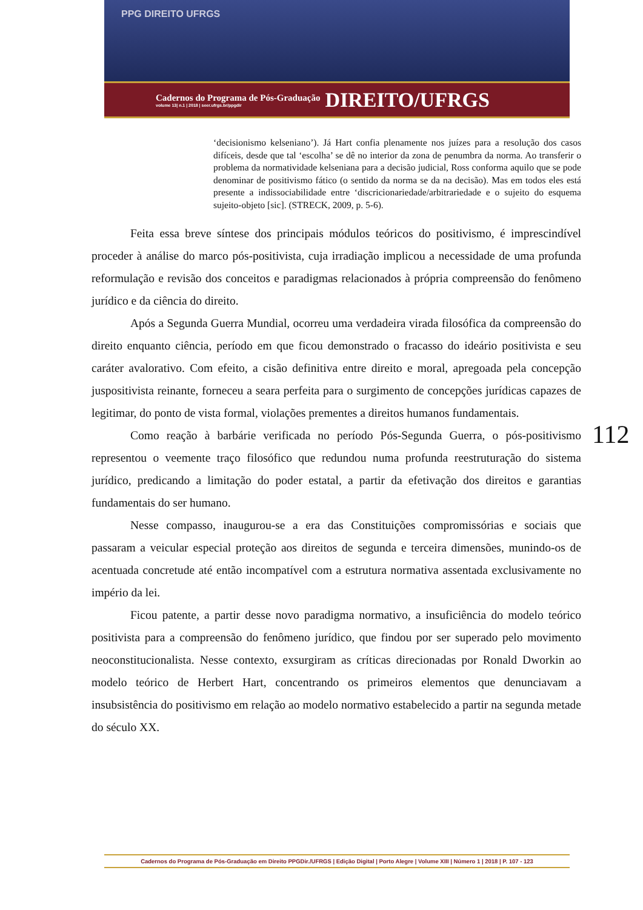PPG DIREITO UFRGS
Cadernos do Programa de Pós-Graduação
volume 13| n.1 | 2018 | seer.ufrgs.br/ppgdir
DIREITO/UFRGS
‘decisionismo kelseniano’). Já Hart confia plenamente nos juízes para a resolução dos casos difíceis, desde que tal ‘escolha’ se dê no interior da zona de penumbra da norma. Ao transferir o problema da normatividade kelseniana para a decisão judicial, Ross conforma aquilo que se pode denominar de positivismo fático (o sentido da norma se da na decisão). Mas em todos eles está presente a indissociabilidade entre ‘discricionariedade/arbitrariedade e o sujeito do esquema sujeito-objeto [sic]. (STRECK, 2009, p. 5-6).
Feita essa breve síntese dos principais módulos teóricos do positivismo, é imprescindível proceder à análise do marco pós-positivista, cuja irradiação implicou a necessidade de uma profunda reformulação e revisão dos conceitos e paradigmas relacionados à própria compreensão do fenômeno jurídico e da ciência do direito.
Após a Segunda Guerra Mundial, ocorreu uma verdadeira virada filosófica da compreensão do direito enquanto ciência, período em que ficou demonstrado o fracasso do ideário positivista e seu caráter avalorativo. Com efeito, a cisão definitiva entre direito e moral, apregoada pela concepção juspositivista reinante, forneceu a seara perfeita para o surgimento de concepções jurídicas capazes de legitimar, do ponto de vista formal, violações prementes a direitos humanos fundamentais.
Como reação à barbárie verificada no período Pós-Segunda Guerra, o pós-positivismo representou o veemente traço filosófico que redundou numa profunda reestruturação do sistema jurídico, predicando a limitação do poder estatal, a partir da efetivação dos direitos e garantias fundamentais do ser humano.
Nesse compasso, inaugurou-se a era das Constituições compromissórias e sociais que passaram a veicular especial proteção aos direitos de segunda e terceira dimensões, munindo-os de acentuada concretude até então incompatível com a estrutura normativa assentada exclusivamente no império da lei.
Ficou patente, a partir desse novo paradigma normativo, a insuficiência do modelo teórico positivista para a compreensão do fenômeno jurídico, que findou por ser superado pelo movimento neoconstitucionalista. Nesse contexto, exsurgiram as críticas direcionadas por Ronald Dworkin ao modelo teórico de Herbert Hart, concentrando os primeiros elementos que denunciavam a insubsistência do positivismo em relação ao modelo normativo estabelecido a partir na segunda metade do século XX.
112
Cadernos do Programa de Pós-Graduação em Direito PPGDir./UFRGS | Edição Digital | Porto Alegre | Volume XIII | Número 1 | 2018 | P. 107 - 123